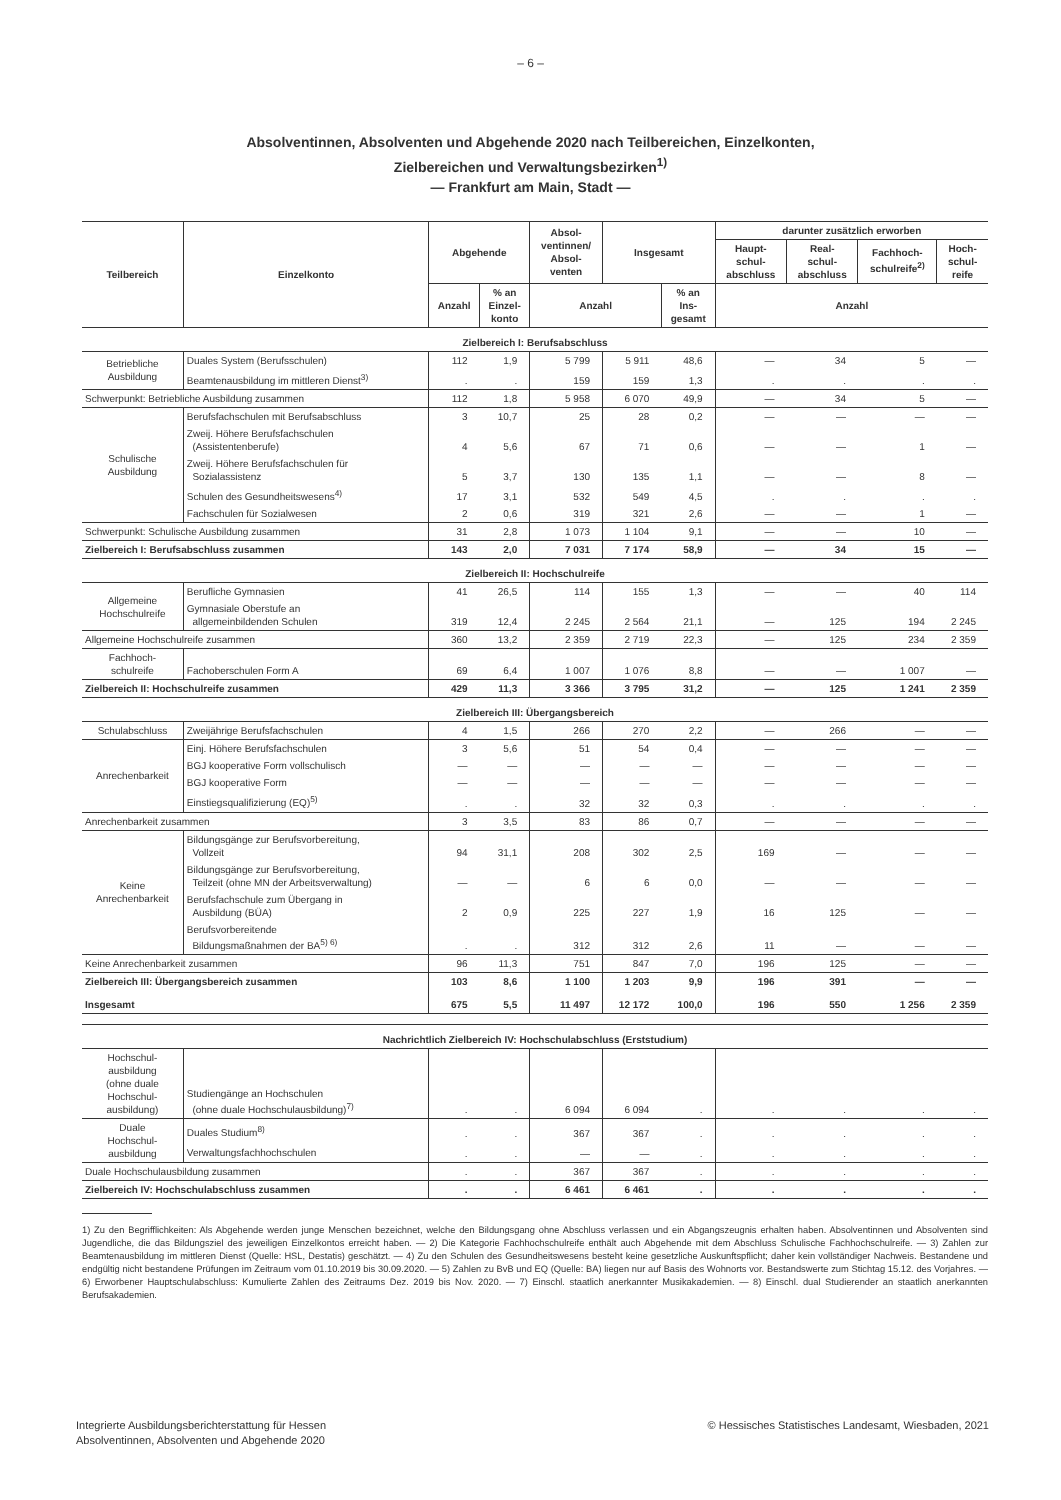– 6 –
Absolventinnen, Absolventen und Abgehende 2020 nach Teilbereichen, Einzelkonten,
Zielbereichen und Verwaltungsbezirken<sup>1)</sup>
— Frankfurt am Main, Stadt —
| Teilbereich | Einzelkonto | Abgehende | | Absol- ventinnen/ Absol- venten | Insgesamt | | darunter zusätzlich erworben | | | |
| --- | --- | --- | --- | --- | --- | --- | --- | --- | --- | --- |
| | | | | | | | Haupt- schul- abschluss | Real- schul- abschluss | Fachhoch- schulreife<sup>2)</sup> | Hoch- schul- reife |
| | | Anzahl | % an Einzel- konto | Anzahl | | % an Ins- gesamt | Anzahl | | | |
| Zielbereich I: Berufsabschluss | | | | | | | | | | |
| Betriebliche Ausbildung | Duales System (Berufsschulen) | 112 | 1,9 | 5 799 | 5 911 | 48,6 | — | 34 | 5 | — |
| | Beamtenausbildung im mittleren Dienst<sup>3)</sup> | . | . | 159 | 159 | 1,3 | . | . | . | . |
| Schwerpunkt: Betriebliche Ausbildung zusammen | | 112 | 1,8 | 5 958 | 6 070 | 49,9 | — | 34 | 5 | — |
| Schulische Ausbildung | Berufsfachschulen mit Berufsabschluss | 3 | 10,7 | 25 | 28 | 0,2 | — | — | — | — |
| | Zweij. Höhere Berufsfachschulen (Assistentenberufe) | 4 | 5,6 | 67 | 71 | 0,6 | — | — | 1 | — |
| | Zweij. Höhere Berufsfachschulen für Sozialassistenz | 5 | 3,7 | 130 | 135 | 1,1 | — | — | 8 | — |
| | Schulen des Gesundheitswesens<sup>4)</sup> | 17 | 3,1 | 532 | 549 | 4,5 | . | . | . | . |
| | Fachschulen für Sozialwesen | 2 | 0,6 | 319 | 321 | 2,6 | — | — | 1 | — |
| Schwerpunkt: Schulische Ausbildung zusammen | | 31 | 2,8 | 1 073 | 1 104 | 9,1 | — | — | 10 | — |
| Zielbereich I: Berufsabschluss zusammen | | 143 | 2,0 | 7 031 | 7 174 | 58,9 | — | 34 | 15 | — |
| Zielbereich II: Hochschulreife | | | | | | | | | | |
| Allgemeine Hochschulreife | Berufliche Gymnasien | 41 | 26,5 | 114 | 155 | 1,3 | — | — | 40 | 114 |
| | Gymnasiale Oberstufe an allgemeinbildenden Schulen | 319 | 12,4 | 2 245 | 2 564 | 21,1 | — | 125 | 194 | 2 245 |
| Allgemeine Hochschulreife zusammen | | 360 | 13,2 | 2 359 | 2 719 | 22,3 | — | 125 | 234 | 2 359 |
| Fachhoch- schulreife | Fachoberschulen Form A | 69 | 6,4 | 1 007 | 1 076 | 8,8 | — | — | 1 007 | — |
| Zielbereich II: Hochschulreife zusammen | | 429 | 11,3 | 3 366 | 3 795 | 31,2 | — | 125 | 1 241 | 2 359 |
| Zielbereich III: Übergangsbereich | | | | | | | | | | |
| Schulabschluss | Zweijährige Berufsfachschulen | 4 | 1,5 | 266 | 270 | 2,2 | — | 266 | — | — |
| Anrechenbarkeit | Einj. Höhere Berufsfachschulen | 3 | 5,6 | 51 | 54 | 0,4 | — | — | — | — |
| | BGJ kooperative Form vollschulisch | — | — | — | — | — | — | — | — | — |
| | BGJ kooperative Form | — | — | — | — | — | — | — | — | — |
| | Einstiegsqualifizierung (EQ)<sup>5)</sup> | . | . | 32 | 32 | 0,3 | . | . | . | . |
| Anrechenbarkeit zusammen | | 3 | 3,5 | 83 | 86 | 0,7 | — | — | — | — |
| Keine Anrechenbarkeit | Bildungsgänge zur Berufsvorbereitung, Vollzeit | 94 | 31,1 | 208 | 302 | 2,5 | 169 | — | — | — |
| | Bildungsgänge zur Berufsvorbereitung, Teilzeit (ohne MN der Arbeitsverwaltung) | — | — | 6 | 6 | 0,0 | — | — | — | — |
| | Berufsfachschule zum Übergang in Ausbildung (BÜA) | 2 | 0,9 | 225 | 227 | 1,9 | 16 | 125 | — | — |
| | Berufsvorbereitende Bildungsmaßnahmen der BA<sup>5) 6)</sup> | . | . | 312 | 312 | 2,6 | 11 | — | — | — |
| Keine Anrechenbarkeit zusammen | | 96 | 11,3 | 751 | 847 | 7,0 | 196 | 125 | — | — |
| Zielbereich III: Übergangsbereich zusammen | | 103 | 8,6 | 1 100 | 1 203 | 9,9 | 196 | 391 | — | — |
| Insgesamt | | 675 | 5,5 | 11 497 | 12 172 | 100,0 | 196 | 550 | 1 256 | 2 359 |
| Nachrichtlich Zielbereich IV: Hochschulabschluss (Erststudium) | | | | | | | | | | |
| Hochschul- ausbildung (ohne duale Hochschul- ausbildung) | Studiengänge an Hochschulen (ohne duale Hochschulausbildung)<sup>7)</sup> | . | . | 6 094 | 6 094 | . | . | . | . | . |
| Duale Hochschul- ausbildung | Duales Studium<sup>8)</sup> | . | . | 367 | 367 | . | . | . | . | . |
| | Verwaltungsfachhochschulen | . | . | — | — | . | . | . | . | . |
| Duale Hochschulausbildung zusammen | | . | . | 367 | 367 | . | . | . | . | . |
| Zielbereich IV: Hochschulabschluss zusammen | | . | . | 6 461 | 6 461 | . | . | . | . | . |
1) Zu den Begrifflichkeiten: Als Abgehende werden junge Menschen bezeichnet, welche den Bildungsgang ohne Abschluss verlassen und ein Abgangszeugnis erhalten haben. Absolventinnen und Absolventen sind Jugendliche, die das Bildungsziel des jeweiligen Einzelkontos erreicht haben. — 2) Die Kategorie Fachhochschulreife enthält auch Abgehende mit dem Abschluss Schulische Fachhochschulreife. — 3) Zahlen zur Beamtenausbildung im mittleren Dienst (Quelle: HSL, Destatis) geschätzt. — 4) Zu den Schulen des Gesundheitswesens besteht keine gesetzliche Auskunftspflicht; daher kein vollständiger Nachweis. Bestandene und endgültig nicht bestandene Prüfungen im Zeitraum vom 01.10.2019 bis 30.09.2020. — 5) Zahlen zu BvB und EQ (Quelle: BA) liegen nur auf Basis des Wohnorts vor. Bestandswerte zum Stichtag 15.12. des Vorjahres. — 6) Erworbener Hauptschulabschluss: Kumulierte Zahlen des Zeitraums Dez. 2019 bis Nov. 2020. — 7) Einschl. staatlich anerkannter Musikakademien. — 8) Einschl. dual Studierender an staatlich anerkannten Berufsakademien.
Integrierte Ausbildungsberichterstattung für Hessen
Absolventinnen, Absolventen und Abgehende 2020
© Hessisches Statistisches Landesamt, Wiesbaden, 2021